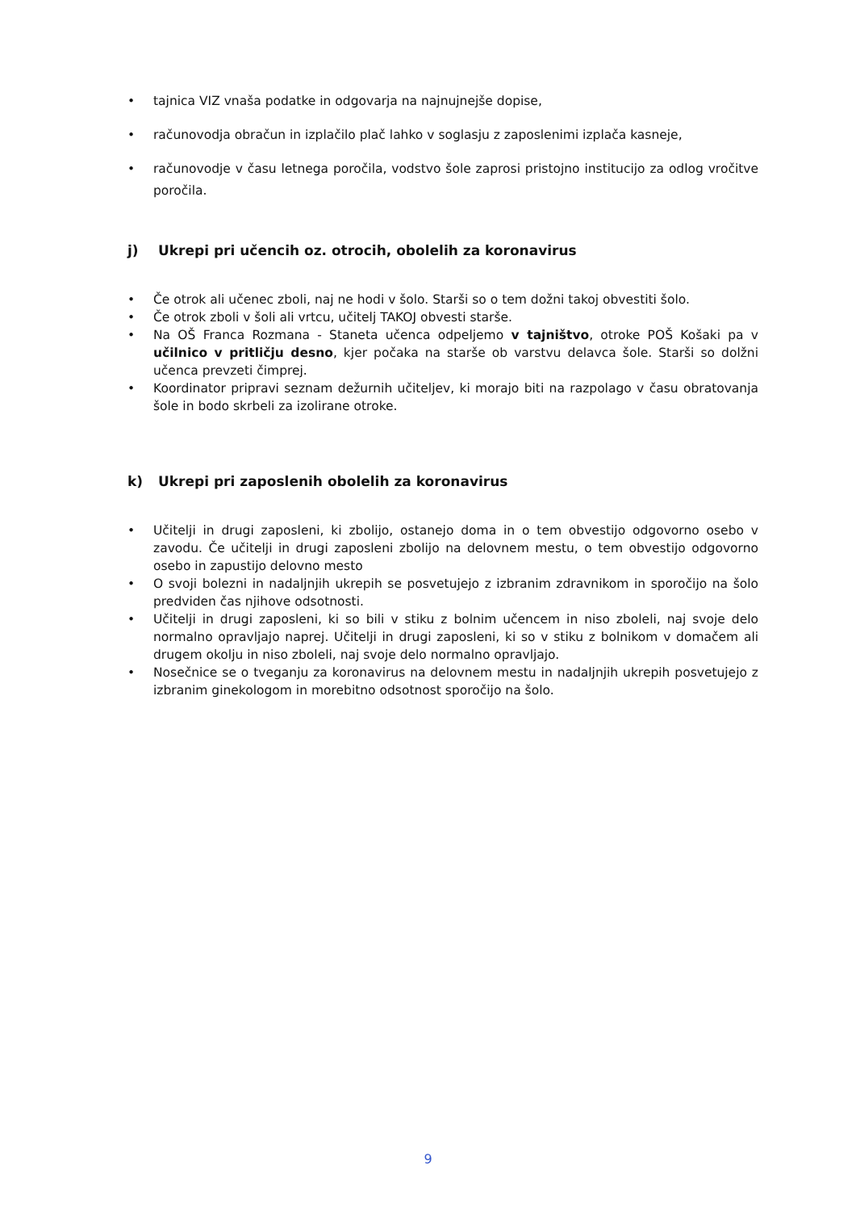• tajnica VIZ vnaša podatke in odgovarja na najnujnejše dopise,
• računovodja obračun in izplačilo plač lahko v soglasju z zaposlenimi izplača kasneje,
• računovodje v času letnega poročila, vodstvo šole zaprosi pristojno institucijo za odlog vročitve poročila.
j) Ukrepi pri učencih oz. otrocih, obolelih za koronavirus
• Če otrok ali učenec zboli, naj ne hodi v šolo. Starši so o tem dožni takoj obvestiti šolo.
• Če otrok zboli v šoli ali vrtcu, učitelj TAKOJ obvesti starše.
• Na OŠ Franca Rozmana - Staneta učenca odpeljemo v tajništvo, otroke POŠ Košaki pa v učilnico v pritličju desno, kjer počaka na starše ob varstvu delavca šole. Starši so dolžni učenca prevzeti čimprej.
• Koordinator pripravi seznam dežurnih učiteljev, ki morajo biti na razpolago v času obratovanja šole in bodo skrbeli za izolirane otroke.
k) Ukrepi pri zaposlenih obolelih za koronavirus
• Učitelji in drugi zaposleni, ki zbolijo, ostanejo doma in o tem obvestijo odgovorno osebo v zavodu. Če učitelji in drugi zaposleni zbolijo na delovnem mestu, o tem obvestijo odgovorno osebo in zapustijo delovno mesto
• O svoji bolezni in nadaljnjih ukrepih se posvetujejo z izbranim zdravnikom in sporočijo na šolo predviden čas njihove odsotnosti.
• Učitelji in drugi zaposleni, ki so bili v stiku z bolnim učencem in niso zboleli, naj svoje delo normalno opravljajo naprej. Učitelji in drugi zaposleni, ki so v stiku z bolnikom v domačem ali drugem okolju in niso zboleli, naj svoje delo normalno opravljajo.
• Nosečnice se o tveganju za koronavirus na delovnem mestu in nadaljnjih ukrepih posvetujejo z izbranim ginekologom in morebitno odsotnost sporočijo na šolo.
9